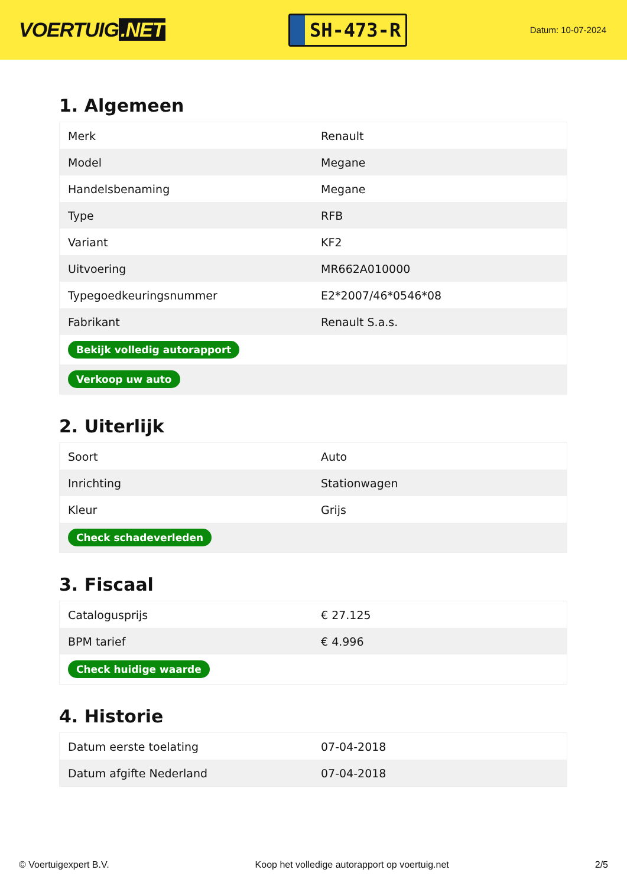VOERTUIG.NET
SH-473-R
Datum: 10-07-2024
1. Algemeen
| Merk | Renault |
| Model | Megane |
| Handelsbenaming | Megane |
| Type | RFB |
| Variant | KF2 |
| Uitvoering | MR662A010000 |
| Typegoedkeuringsnummer | E2*2007/46*0546*08 |
| Fabrikant | Renault S.a.s. |
| Bekijk volledig autorapport | |
| Verkoop uw auto | |
2. Uiterlijk
| Soort | Auto |
| Inrichting | Stationwagen |
| Kleur | Grijs |
| Check schadeverleden | |
3. Fiscaal
| Catalogusprijs | € 27.125 |
| BPM tarief | € 4.996 |
| Check huidige waarde | |
4. Historie
| Datum eerste toelating | 07-04-2018 |
| Datum afgifte Nederland | 07-04-2018 |
© Voertuigexpert B.V. Koop het volledige autorapport op voertuig.net 2/5